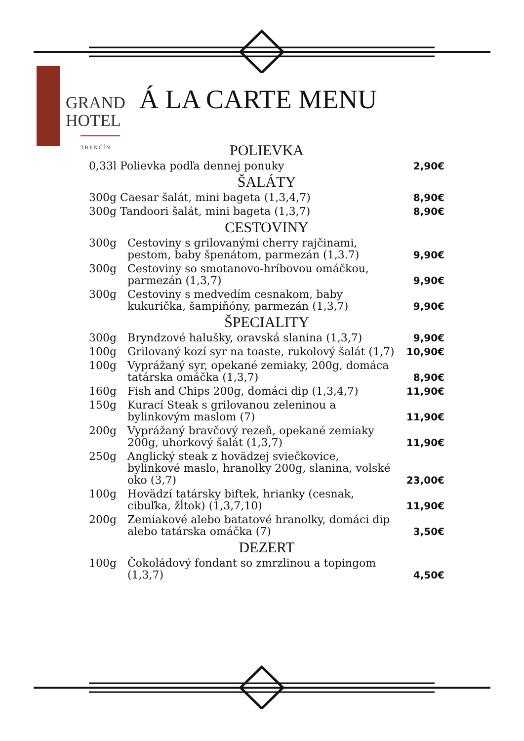GRAND
HOTEL
TRENČÍN
Á LA CARTE MENU
POLIEVKA
| 0,33l Polievka podľa dennej ponuky | 2,90€ |
ŠALÁTY
| 300g Caesar šalát, mini bageta (1,3,4,7) | 8,90€ |
| 300g Tandoori šalát, mini bageta (1,3,7) | 8,90€ |
CESTOVINY
| 300g | Cestoviny s grilovanými cherry rajčinami, pestom, baby špenátom, parmezán (1,3.7) | 9,90€ |
| 300g | Cestoviny so smotanovo-hríbovou omáčkou, parmezán (1,3,7) | 9,90€ |
| 300g | Cestoviny s medvedím cesnakom, baby kukurička, šampiňóny, parmezán (1,3,7) | 9,90€ |
ŠPECIALITY
| 300g | Bryndzové halušky, oravská slanina (1,3,7) | 9,90€ |
| 100g | Grilovaný kozí syr na toaste, rukolový šalát (1,7) | 10,90€ |
| 100g | Vyprážaný syr, opekané zemiaky, 200g, domáca tatárska omáčka (1,3,7) | 8,90€ |
| 160g | Fish and Chips 200g, domáci dip (1,3,4,7) | 11,90€ |
| 150g | Kurací Steak s grilovanou zeleninou a bylinkovým maslom (7) | 11,90€ |
| 200g | Vyprážaný bravčový rezeň, opekané zemiaky 200g, uhorkový šalát (1,3,7) | 11,90€ |
| 250g | Anglický steak z hovädzej sviečkovice, bylinkové maslo, hranolky 200g, slanina, volské oko (3,7) | 23,00€ |
| 100g | Hovädzí tatársky biftek, hrianky (cesnak, cibuľka, žĺtok) (1,3,7,10) | 11,90€ |
| 200g | Zemiakové alebo batatové hranolky, domáci dip alebo tatárska omáčka (7) | 3,50€ |
DEZERT
| 100g | Čokoládový fondant so zmrzlinou a topingom (1,3,7) | 4,50€ |